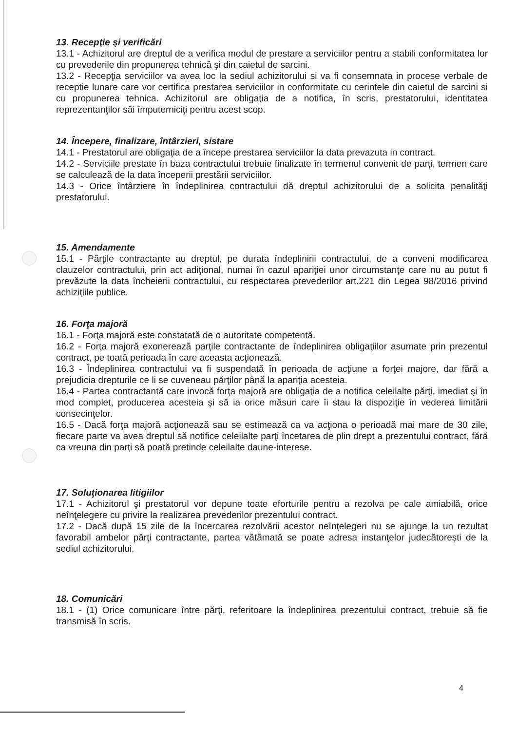13. Recepţie şi verificări
13.1 - Achizitorul are dreptul de a verifica modul de prestare a serviciilor pentru a stabili conformitatea lor cu prevederile din propunerea tehnică şi din caietul de sarcini.
13.2 - Recepţia serviciilor va avea loc la sediul achizitorului si va fi consemnata in procese verbale de receptie lunare care vor certifica prestarea serviciilor in conformitate cu cerintele din caietul de sarcini si cu propunerea tehnica. Achizitorul are obligaţia de a notifica, în scris, prestatorului, identitatea reprezentanţilor săi împuterniciţi pentru acest scop.
14. Începere, finalizare, întârzieri, sistare
14.1 - Prestatorul are obligaţia de a începe prestarea serviciilor la data prevazuta in contract.
14.2 - Serviciile prestate în baza contractului trebuie finalizate în termenul convenit de parţi, termen care se calculează de la data începerii prestării serviciilor.
14.3 - Orice întârziere în îndeplinirea contractului dă dreptul achizitorului de a solicita penalităţi prestatorului.
15. Amendamente
15.1 - Părţile contractante au dreptul, pe durata îndeplinirii contractului, de a conveni modificarea clauzelor contractului, prin act adiţional, numai în cazul apariţiei unor circumstanţe care nu au putut fi prevăzute la data încheierii contractului, cu respectarea prevederilor art.221 din Legea 98/2016 privind achiziţiile publice.
16. Forţa majoră
16.1 - Forţa majoră este constatată de o autoritate competentă.
16.2 - Forţa majoră exonerează parţile contractante de îndeplinirea obligaţiilor asumate prin prezentul contract, pe toată perioada în care aceasta acţionează.
16.3 - Îndeplinirea contractului va fi suspendată în perioada de acţiune a forţei majore, dar fără a prejudicia drepturile ce li se cuveneau părţilor până la apariţia acesteia.
16.4 - Partea contractantă care invocă forţa majoră are obligaţia de a notifica celeilalte părţi, imediat şi în mod complet, producerea acesteia şi să ia orice măsuri care îi stau la dispoziţie în vederea limitării consecinţelor.
16.5 - Dacă forţa majoră acţionează sau se estimează ca va acţiona o perioadă mai mare de 30 zile, fiecare parte va avea dreptul să notifice celeilalte parţi încetarea de plin drept a prezentului contract, fără ca vreuna din parţi să poată pretinde celeilalte daune-interese.
17. Soluţionarea litigiilor
17.1 - Achizitorul şi prestatorul vor depune toate eforturile pentru a rezolva pe cale amiabilă, orice neînţelegere cu privire la realizarea prevederilor prezentului contract.
17.2 - Dacă după 15 zile de la încercarea rezolvării acestor neînţelegeri nu se ajunge la un rezultat favorabil ambelor părţi contractante, partea vătămată se poate adresa instanţelor judecătoreşti de la sediul achizitorului.
18. Comunicări
18.1 - (1) Orice comunicare între părţi, referitoare la îndeplinirea prezentului contract, trebuie să fie transmisă în scris.
4